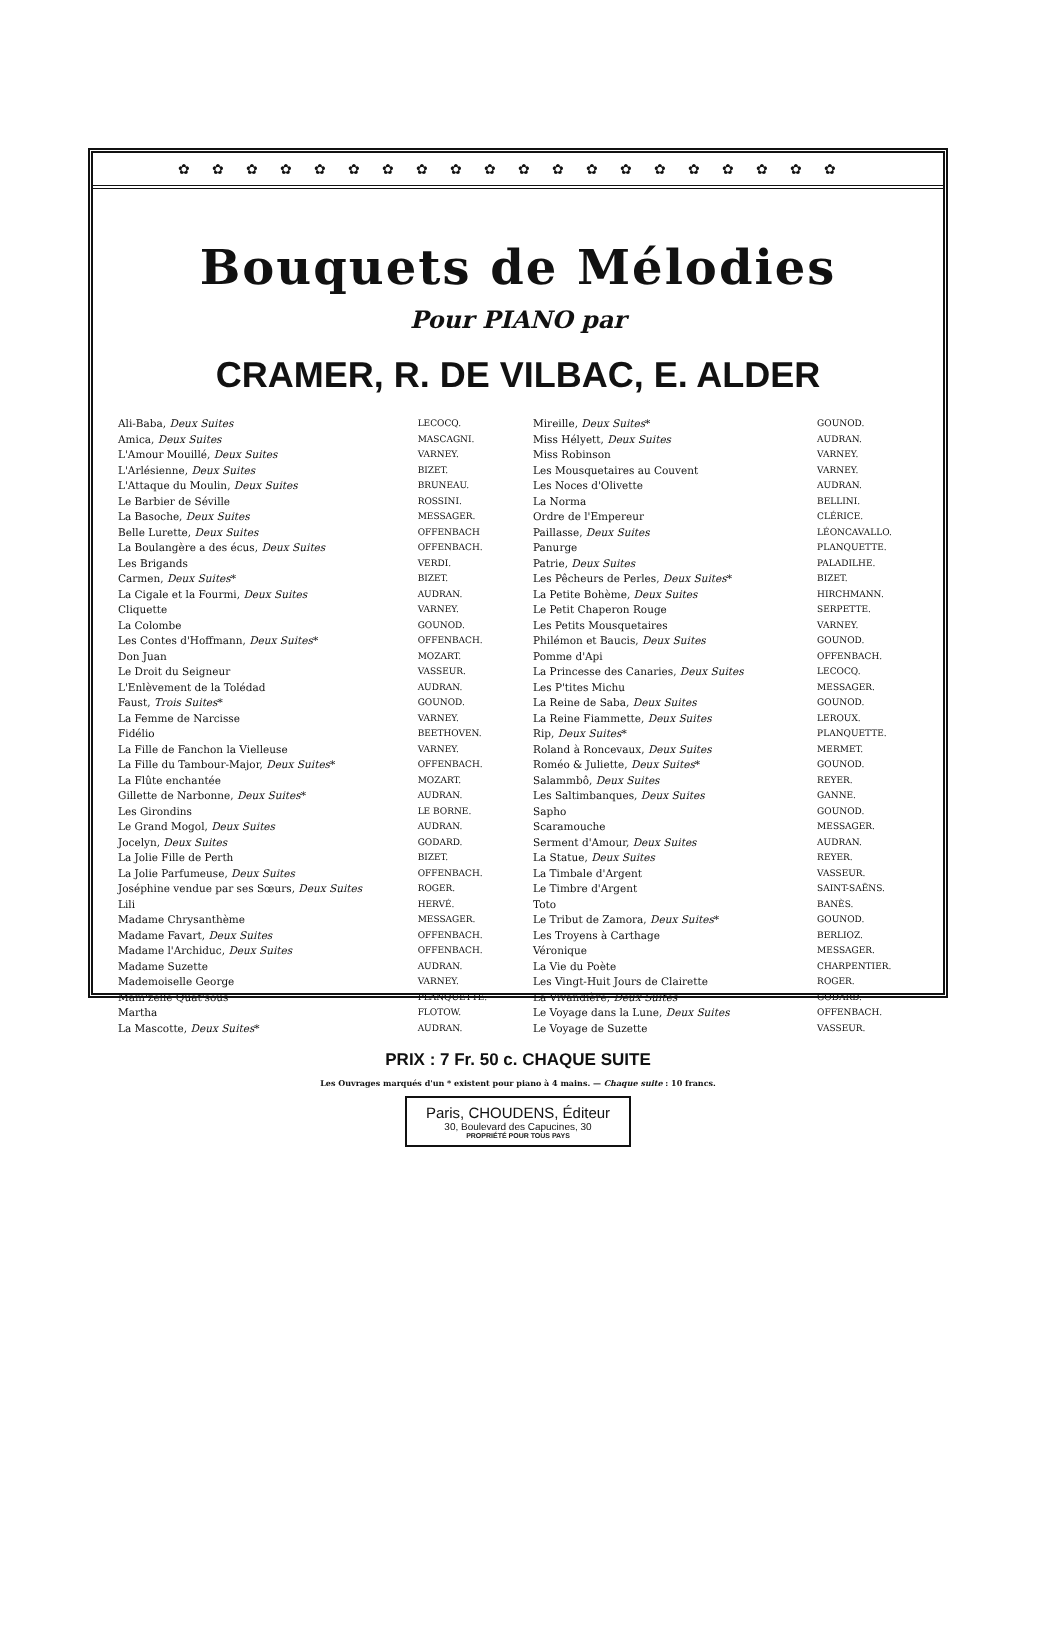✿✿✿✿✿✿✿✿✿✿✿✿✿✿✿✿✿✿✿✿
Bouquets de Mélodies
Pour PIANO par
CRAMER, R. DE VILBAC, E. ALDER
| Ali-Baba, Deux Suites | LECOCQ. |
| Amica, Deux Suites | MASCAGNI. |
| L'Amour Mouillé, Deux Suites | VARNEY. |
| L'Arlésienne, Deux Suites | BIZET. |
| L'Attaque du Moulin, Deux Suites | BRUNEAU. |
| Le Barbier de Séville | ROSSINI. |
| La Basoche, Deux Suites | MESSAGER. |
| Belle Lurette, Deux Suites | OFFENBACH |
| La Boulangère a des écus, Deux Suites | OFFENBACH. |
| Les Brigands | VERDI. |
| Carmen, Deux Suites * | BIZET. |
| La Cigale et la Fourmi, Deux Suites | AUDRAN. |
| Cliquette | VARNEY. |
| La Colombe | GOUNOD. |
| Les Contes d'Hoffmann, Deux Suites * | OFFENBACH. |
| Don Juan | MOZART. |
| Le Droit du Seigneur | VASSEUR. |
| L'Enlèvement de la Tolédad | AUDRAN. |
| Faust, Trois Suites * | GOUNOD. |
| La Femme de Narcisse | VARNEY. |
| Fidélio | BEETHOVEN. |
| La Fille de Fanchon la Vielleuse | VARNEY. |
| La Fille du Tambour-Major, Deux Suites * | OFFENBACH. |
| La Flûte enchantée | MOZART. |
| Gillette de Narbonne, Deux Suites * | AUDRAN. |
| Les Girondins | LE BORNE. |
| Le Grand Mogol, Deux Suites | AUDRAN. |
| Jocelyn, Deux Suites | GODARD. |
| La Jolie Fille de Perth | BIZET. |
| La Jolie Parfumeuse, Deux Suites | OFFENBACH. |
| Joséphine vendue par ses Sœurs, Deux Suites | ROGER. |
| Lili | HERVÉ. |
| Madame Chrysanthème | MESSAGER. |
| Madame Favart, Deux Suites | OFFENBACH. |
| Madame l'Archiduc, Deux Suites | OFFENBACH. |
| Madame Suzette | AUDRAN. |
| Mademoiselle George | VARNEY. |
| Mam'zelle Quat'sous | PLANQUETTE. |
| Martha | FLOTOW. |
| La Mascotte, Deux Suites * | AUDRAN. |
| Mireille, Deux Suites * | GOUNOD. |
| Miss Hélyett, Deux Suites | AUDRAN. |
| Miss Robinson | VARNEY. |
| Les Mousquetaires au Couvent | VARNEY. |
| Les Noces d'Olivette | AUDRAN. |
| La Norma | BELLINI. |
| Ordre de l'Empereur | CLÉRICE. |
| Paillasse, Deux Suites | LÉONCAVALLO. |
| Panurge | PLANQUETTE. |
| Patrie, Deux Suites | PALADILHE. |
| Les Pêcheurs de Perles, Deux Suites * | BIZET. |
| La Petite Bohème, Deux Suites | HIRCHMANN. |
| Le Petit Chaperon Rouge | SERPETTE. |
| Les Petits Mousquetaires | VARNEY. |
| Philémon et Baucis, Deux Suites | GOUNOD. |
| Pomme d'Api | OFFENBACH. |
| La Princesse des Canaries, Deux Suites | LECOCQ. |
| Les P'tites Michu | MESSAGER. |
| La Reine de Saba, Deux Suites | GOUNOD. |
| La Reine Fiammette, Deux Suites | LEROUX. |
| Rip, Deux Suites * | PLANQUETTE. |
| Roland à Roncevaux, Deux Suites | MERMET. |
| Roméo & Juliette, Deux Suites * | GOUNOD. |
| Salammbô, Deux Suites | REYER. |
| Les Saltimbanques, Deux Suites | GANNE. |
| Sapho | GOUNOD. |
| Scaramouche | MESSAGER. |
| Serment d'Amour, Deux Suites | AUDRAN. |
| La Statue, Deux Suites | REYER. |
| La Timbale d'Argent | VASSEUR. |
| Le Timbre d'Argent | SAINT-SAËNS. |
| Toto | BANÈS. |
| Le Tribut de Zamora, Deux Suites * | GOUNOD. |
| Les Troyens à Carthage | BERLIOZ. |
| Véronique | MESSAGER. |
| La Vie du Poète | CHARPENTIER. |
| Les Vingt-Huit Jours de Clairette | ROGER. |
| La Vivandière, Deux Suites | GODARD. |
| Le Voyage dans la Lune, Deux Suites | OFFENBACH. |
| Le Voyage de Suzette | VASSEUR. |
PRIX : 7 Fr. 50 c. CHAQUE SUITE
Les Ouvrages marqués d'un * existent pour piano à 4 mains. — Chaque suite : 10 francs.
Paris, CHOUDENS, Éditeur
30, Boulevard des Capucines, 30
PROPRIÉTÉ POUR TOUS PAYS